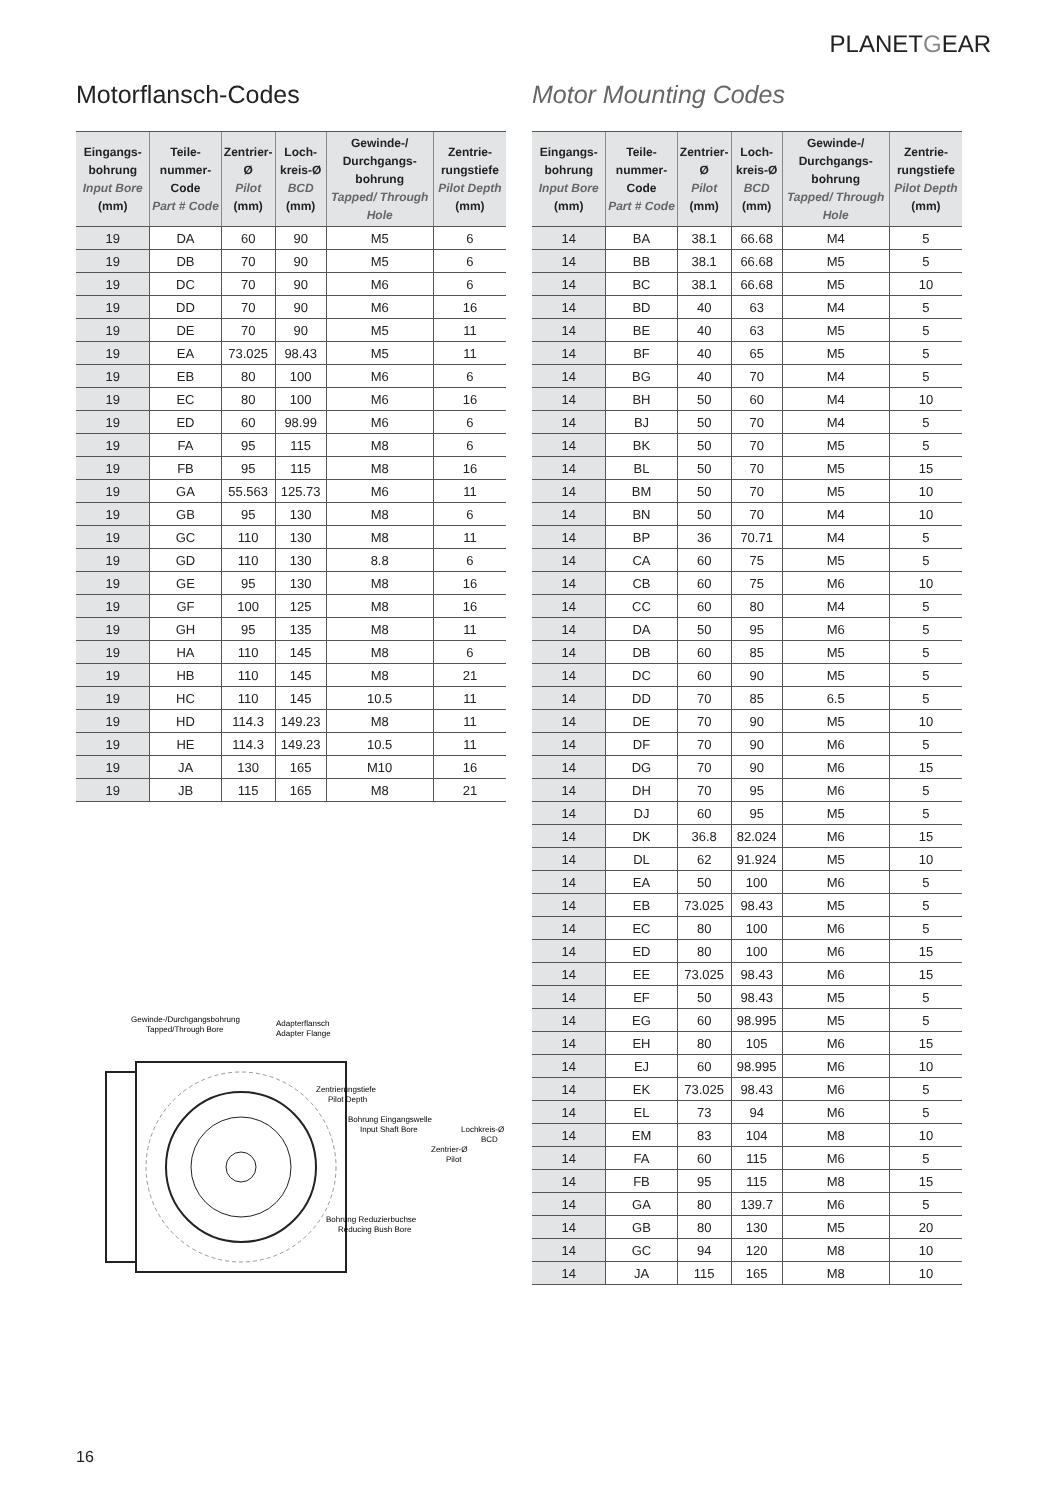PLANETGEAR
Motorflansch-Codes
| Eingangs-bohrung Input Bore (mm) | Teile-nummer-Code Part # Code | Zentrier-Ø Pilot (mm) | Loch-kreis-Ø BCD (mm) | Gewinde-/ Durchgangs-bohrung Tapped/ Through Hole | Zentrie-rungstiefe Pilot Depth (mm) |
| --- | --- | --- | --- | --- | --- |
| 19 | DA | 60 | 90 | M5 | 6 |
| 19 | DB | 70 | 90 | M5 | 6 |
| 19 | DC | 70 | 90 | M6 | 6 |
| 19 | DD | 70 | 90 | M6 | 16 |
| 19 | DE | 70 | 90 | M5 | 11 |
| 19 | EA | 73.025 | 98.43 | M5 | 11 |
| 19 | EB | 80 | 100 | M6 | 6 |
| 19 | EC | 80 | 100 | M6 | 16 |
| 19 | ED | 60 | 98.99 | M6 | 6 |
| 19 | FA | 95 | 115 | M8 | 6 |
| 19 | FB | 95 | 115 | M8 | 16 |
| 19 | GA | 55.563 | 125.73 | M6 | 11 |
| 19 | GB | 95 | 130 | M8 | 6 |
| 19 | GC | 110 | 130 | M8 | 11 |
| 19 | GD | 110 | 130 | 8.8 | 6 |
| 19 | GE | 95 | 130 | M8 | 16 |
| 19 | GF | 100 | 125 | M8 | 16 |
| 19 | GH | 95 | 135 | M8 | 11 |
| 19 | HA | 110 | 145 | M8 | 6 |
| 19 | HB | 110 | 145 | M8 | 21 |
| 19 | HC | 110 | 145 | 10.5 | 11 |
| 19 | HD | 114.3 | 149.23 | M8 | 11 |
| 19 | HE | 114.3 | 149.23 | 10.5 | 11 |
| 19 | JA | 130 | 165 | M10 | 16 |
| 19 | JB | 115 | 165 | M8 | 21 |
Gewinde-/Durchgangsbohrung
Tapped/Through Bore
Adapterflansch
Adapter Flange
Zentrierungstiefe
Pilot Depth
Bohrung Eingangswelle
Input Shaft Bore
Lochkreis-Ø
BCD
Zentrier-Ø
Pilot
Bohrung Reduzierbuchse
Reducing Bush Bore
Motor Mounting Codes
| Eingangs-bohrung Input Bore (mm) | Teile-nummer-Code Part # Code | Zentrier-Ø Pilot (mm) | Loch-kreis-Ø BCD (mm) | Gewinde-/ Durchgangs-bohrung Tapped/ Through Hole | Zentrie-rungstiefe Pilot Depth (mm) |
| --- | --- | --- | --- | --- | --- |
| 14 | BA | 38.1 | 66.68 | M4 | 5 |
| 14 | BB | 38.1 | 66.68 | M5 | 5 |
| 14 | BC | 38.1 | 66.68 | M5 | 10 |
| 14 | BD | 40 | 63 | M4 | 5 |
| 14 | BE | 40 | 63 | M5 | 5 |
| 14 | BF | 40 | 65 | M5 | 5 |
| 14 | BG | 40 | 70 | M4 | 5 |
| 14 | BH | 50 | 60 | M4 | 10 |
| 14 | BJ | 50 | 70 | M4 | 5 |
| 14 | BK | 50 | 70 | M5 | 5 |
| 14 | BL | 50 | 70 | M5 | 15 |
| 14 | BM | 50 | 70 | M5 | 10 |
| 14 | BN | 50 | 70 | M4 | 10 |
| 14 | BP | 36 | 70.71 | M4 | 5 |
| 14 | CA | 60 | 75 | M5 | 5 |
| 14 | CB | 60 | 75 | M6 | 10 |
| 14 | CC | 60 | 80 | M4 | 5 |
| 14 | DA | 50 | 95 | M6 | 5 |
| 14 | DB | 60 | 85 | M5 | 5 |
| 14 | DC | 60 | 90 | M5 | 5 |
| 14 | DD | 70 | 85 | 6.5 | 5 |
| 14 | DE | 70 | 90 | M5 | 10 |
| 14 | DF | 70 | 90 | M6 | 5 |
| 14 | DG | 70 | 90 | M6 | 15 |
| 14 | DH | 70 | 95 | M6 | 5 |
| 14 | DJ | 60 | 95 | M5 | 5 |
| 14 | DK | 36.8 | 82.024 | M6 | 15 |
| 14 | DL | 62 | 91.924 | M5 | 10 |
| 14 | EA | 50 | 100 | M6 | 5 |
| 14 | EB | 73.025 | 98.43 | M5 | 5 |
| 14 | EC | 80 | 100 | M6 | 5 |
| 14 | ED | 80 | 100 | M6 | 15 |
| 14 | EE | 73.025 | 98.43 | M6 | 15 |
| 14 | EF | 50 | 98.43 | M5 | 5 |
| 14 | EG | 60 | 98.995 | M5 | 5 |
| 14 | EH | 80 | 105 | M6 | 15 |
| 14 | EJ | 60 | 98.995 | M6 | 10 |
| 14 | EK | 73.025 | 98.43 | M6 | 5 |
| 14 | EL | 73 | 94 | M6 | 5 |
| 14 | EM | 83 | 104 | M8 | 10 |
| 14 | FA | 60 | 115 | M6 | 5 |
| 14 | FB | 95 | 115 | M8 | 15 |
| 14 | GA | 80 | 139.7 | M6 | 5 |
| 14 | GB | 80 | 130 | M5 | 20 |
| 14 | GC | 94 | 120 | M8 | 10 |
| 14 | JA | 115 | 165 | M8 | 10 |
16